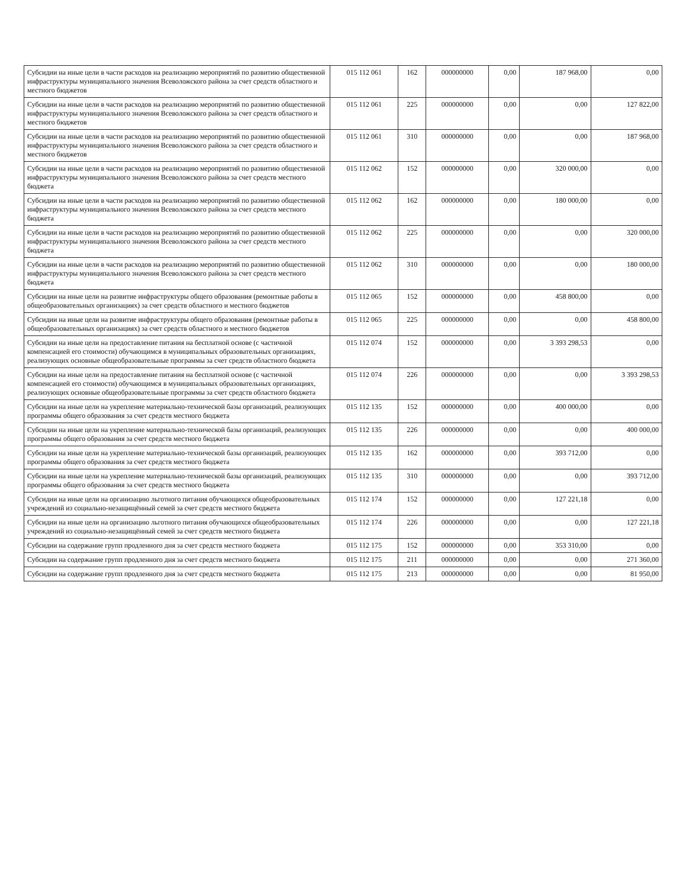| Субсидии на иные цели в части расходов на реализацию мероприятий по развитию общественной инфраструктуры муниципального значения Всеволожского района за счет средств областного и местного бюджетов | 015 112 061 | 162 | 000000000 | 0,00 | 187 968,00 | 0,00 |
| Субсидии на иные цели в части расходов на реализацию мероприятий по развитию общественной инфраструктуры муниципального значения Всеволожского района за счет средств областного и местного бюджетов | 015 112 061 | 225 | 000000000 | 0,00 | 0,00 | 127 822,00 |
| Субсидии на иные цели в части расходов на реализацию мероприятий по развитию общественной инфраструктуры муниципального значения Всеволожского района за счет средств областного и местного бюджетов | 015 112 061 | 310 | 000000000 | 0,00 | 0,00 | 187 968,00 |
| Субсидии на иные цели в части расходов на реализацию мероприятий по развитию общественной инфраструктуры муниципального значения Всеволожского района за счет средств местного бюджета | 015 112 062 | 152 | 000000000 | 0,00 | 320 000,00 | 0,00 |
| Субсидии на иные цели в части расходов на реализацию мероприятий по развитию общественной инфраструктуры муниципального значения Всеволожского района за счет средств местного бюджета | 015 112 062 | 162 | 000000000 | 0,00 | 180 000,00 | 0,00 |
| Субсидии на иные цели в части расходов на реализацию мероприятий по развитию общественной инфраструктуры муниципального значения Всеволожского района за счет средств местного бюджета | 015 112 062 | 225 | 000000000 | 0,00 | 0,00 | 320 000,00 |
| Субсидии на иные цели в части расходов на реализацию мероприятий по развитию общественной инфраструктуры муниципального значения Всеволожского района за счет средств местного бюджета | 015 112 062 | 310 | 000000000 | 0,00 | 0,00 | 180 000,00 |
| Субсидии на иные цели на развитие инфраструктуры общего образования (ремонтные работы в общеобразовательных организациях) за счет средств областного и местного бюджетов | 015 112 065 | 152 | 000000000 | 0,00 | 458 800,00 | 0,00 |
| Субсидии на иные цели на развитие инфраструктуры общего образования (ремонтные работы в общеобразовательных организациях) за счет средств областного и местного бюджетов | 015 112 065 | 225 | 000000000 | 0,00 | 0,00 | 458 800,00 |
| Субсидии на иные цели на предоставление питания на бесплатной основе (с частичной компенсацией его стоимости) обучающимся в муниципальных образовательных организациях, реализующих основные общеобразовательные программы за счет средств областного бюджета | 015 112 074 | 152 | 000000000 | 0,00 | 3 393 298,53 | 0,00 |
| Субсидии на иные цели на предоставление питания на бесплатной основе (с частичной компенсацией его стоимости) обучающимся в муниципальных образовательных организациях, реализующих основные общеобразовательные программы за счет средств областного бюджета | 015 112 074 | 226 | 000000000 | 0,00 | 0,00 | 3 393 298,53 |
| Субсидии на иные цели на укрепление материально-технической базы организаций, реализующих программы общего образования за счет средств местного бюджета | 015 112 135 | 152 | 000000000 | 0,00 | 400 000,00 | 0,00 |
| Субсидии на иные цели на укрепление материально-технической базы организаций, реализующих программы общего образования за счет средств местного бюджета | 015 112 135 | 226 | 000000000 | 0,00 | 0,00 | 400 000,00 |
| Субсидии на иные цели на укрепление материально-технической базы организаций, реализующих программы общего образования за счет средств местного бюджета | 015 112 135 | 162 | 000000000 | 0,00 | 393 712,00 | 0,00 |
| Субсидии на иные цели на укрепление материально-технической базы организаций, реализующих программы общего образования за счет средств местного бюджета | 015 112 135 | 310 | 000000000 | 0,00 | 0,00 | 393 712,00 |
| Субсидии на иные цели на организацию льготного питания обучающихся общеобразовательных учреждений из социально-незащищённый семей за счет средств местного бюджета | 015 112 174 | 152 | 000000000 | 0,00 | 127 221,18 | 0,00 |
| Субсидии на иные цели на организацию льготного питания обучающихся общеобразовательных учреждений из социально-незащищённый семей за счет средств местного бюджета | 015 112 174 | 226 | 000000000 | 0,00 | 0,00 | 127 221,18 |
| Субсидии на содержание групп продленного дня за счет средств местного бюджета | 015 112 175 | 152 | 000000000 | 0,00 | 353 310,00 | 0,00 |
| Субсидии на содержание групп продленного дня за счет средств местного бюджета | 015 112 175 | 211 | 000000000 | 0,00 | 0,00 | 271 360,00 |
| Субсидии на содержание групп продленного дня за счет средств местного бюджета | 015 112 175 | 213 | 000000000 | 0,00 | 0,00 | 81 950,00 |